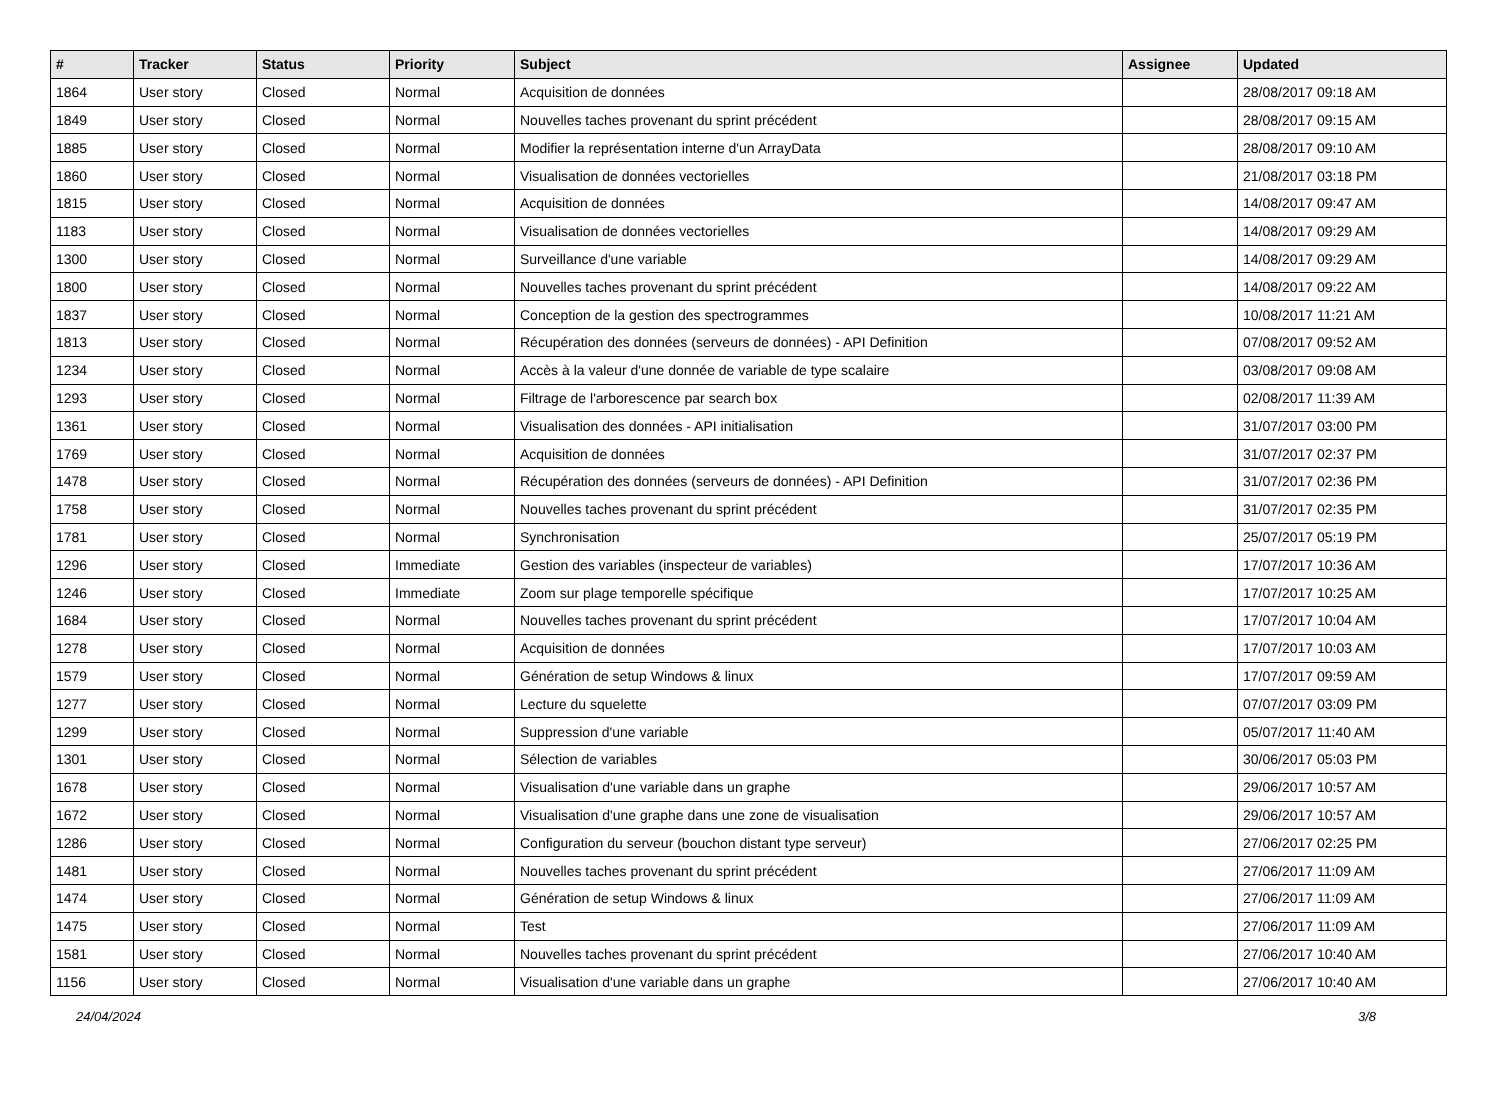| # | Tracker | Status | Priority | Subject | Assignee | Updated |
| --- | --- | --- | --- | --- | --- | --- |
| 1864 | User story | Closed | Normal | Acquisition de données | | 28/08/2017 09:18 AM |
| 1849 | User story | Closed | Normal | Nouvelles taches provenant du sprint précédent | | 28/08/2017 09:15 AM |
| 1885 | User story | Closed | Normal | Modifier la représentation interne d'un ArrayData | | 28/08/2017 09:10 AM |
| 1860 | User story | Closed | Normal | Visualisation de données vectorielles | | 21/08/2017 03:18 PM |
| 1815 | User story | Closed | Normal | Acquisition de données | | 14/08/2017 09:47 AM |
| 1183 | User story | Closed | Normal | Visualisation de données vectorielles | | 14/08/2017 09:29 AM |
| 1300 | User story | Closed | Normal | Surveillance d'une variable | | 14/08/2017 09:29 AM |
| 1800 | User story | Closed | Normal | Nouvelles taches provenant du sprint précédent | | 14/08/2017 09:22 AM |
| 1837 | User story | Closed | Normal | Conception de la gestion des spectrogrammes | | 10/08/2017 11:21 AM |
| 1813 | User story | Closed | Normal | Récupération des données (serveurs de données) - API Definition | | 07/08/2017 09:52 AM |
| 1234 | User story | Closed | Normal | Accès à la valeur d'une donnée de variable de type scalaire | | 03/08/2017 09:08 AM |
| 1293 | User story | Closed | Normal | Filtrage de l'arborescence par search box | | 02/08/2017 11:39 AM |
| 1361 | User story | Closed | Normal | Visualisation des données - API initialisation | | 31/07/2017 03:00 PM |
| 1769 | User story | Closed | Normal | Acquisition de données | | 31/07/2017 02:37 PM |
| 1478 | User story | Closed | Normal | Récupération des données (serveurs de données) - API Definition | | 31/07/2017 02:36 PM |
| 1758 | User story | Closed | Normal | Nouvelles taches provenant du sprint précédent | | 31/07/2017 02:35 PM |
| 1781 | User story | Closed | Normal | Synchronisation | | 25/07/2017 05:19 PM |
| 1296 | User story | Closed | Immediate | Gestion des variables (inspecteur de variables) | | 17/07/2017 10:36 AM |
| 1246 | User story | Closed | Immediate | Zoom sur plage temporelle spécifique | | 17/07/2017 10:25 AM |
| 1684 | User story | Closed | Normal | Nouvelles taches provenant du sprint précédent | | 17/07/2017 10:04 AM |
| 1278 | User story | Closed | Normal | Acquisition de données | | 17/07/2017 10:03 AM |
| 1579 | User story | Closed | Normal | Génération de setup Windows & linux | | 17/07/2017 09:59 AM |
| 1277 | User story | Closed | Normal | Lecture du squelette | | 07/07/2017 03:09 PM |
| 1299 | User story | Closed | Normal | Suppression d'une variable | | 05/07/2017 11:40 AM |
| 1301 | User story | Closed | Normal | Sélection de variables | | 30/06/2017 05:03 PM |
| 1678 | User story | Closed | Normal | Visualisation d'une variable dans un graphe | | 29/06/2017 10:57 AM |
| 1672 | User story | Closed | Normal | Visualisation d'une graphe dans une zone de visualisation | | 29/06/2017 10:57 AM |
| 1286 | User story | Closed | Normal | Configuration du serveur (bouchon distant type serveur) | | 27/06/2017 02:25 PM |
| 1481 | User story | Closed | Normal | Nouvelles taches provenant du sprint précédent | | 27/06/2017 11:09 AM |
| 1474 | User story | Closed | Normal | Génération de setup Windows & linux | | 27/06/2017 11:09 AM |
| 1475 | User story | Closed | Normal | Test | | 27/06/2017 11:09 AM |
| 1581 | User story | Closed | Normal | Nouvelles taches provenant du sprint précédent | | 27/06/2017 10:40 AM |
| 1156 | User story | Closed | Normal | Visualisation d'une variable dans un graphe | | 27/06/2017 10:40 AM |
24/04/2024 3/8